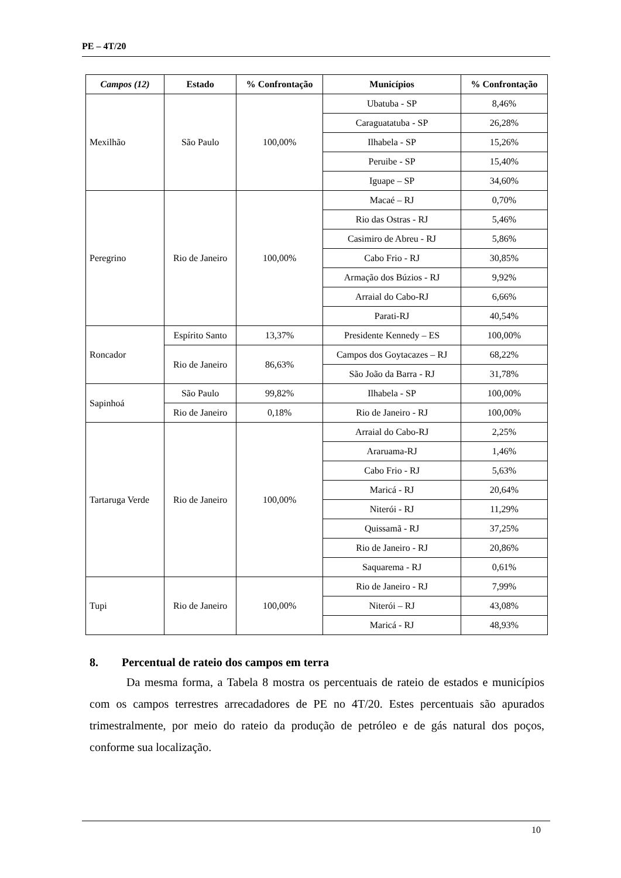PE – 4T/20
| Campos (12) | Estado | % Confrontação | Municípios | % Confrontação |
| --- | --- | --- | --- | --- |
| Mexilhão | São Paulo | 100,00% | Ubatuba - SP | 8,46% |
| | | | Caraguatatuba - SP | 26,28% |
| | | | Ilhabela - SP | 15,26% |
| | | | Peruibe - SP | 15,40% |
| | | | Iguape – SP | 34,60% |
| Peregrino | Rio de Janeiro | 100,00% | Macaé – RJ | 0,70% |
| | | | Rio das Ostras - RJ | 5,46% |
| | | | Casimiro de Abreu - RJ | 5,86% |
| | | | Cabo Frio - RJ | 30,85% |
| | | | Armação dos Búzios - RJ | 9,92% |
| | | | Arraial do Cabo-RJ | 6,66% |
| | | | Parati-RJ | 40,54% |
| Roncador | Espírito Santo | 13,37% | Presidente Kennedy – ES | 100,00% |
| | Rio de Janeiro | 86,63% | Campos dos Goytacazes – RJ | 68,22% |
| | | | São João da Barra - RJ | 31,78% |
| Sapinhoá | São Paulo | 99,82% | Ilhabela - SP | 100,00% |
| | Rio de Janeiro | 0,18% | Rio de Janeiro - RJ | 100,00% |
| Tartaruga Verde | Rio de Janeiro | 100,00% | Arraial do Cabo-RJ | 2,25% |
| | | | Araruama-RJ | 1,46% |
| | | | Cabo Frio - RJ | 5,63% |
| | | | Maricá - RJ | 20,64% |
| | | | Niterói - RJ | 11,29% |
| | | | Quissamã - RJ | 37,25% |
| | | | Rio de Janeiro - RJ | 20,86% |
| | | | Saquarema - RJ | 0,61% |
| Tupi | Rio de Janeiro | 100,00% | Rio de Janeiro - RJ | 7,99% |
| | | | Niterói – RJ | 43,08% |
| | | | Maricá - RJ | 48,93% |
8. Percentual de rateio dos campos em terra
Da mesma forma, a Tabela 8 mostra os percentuais de rateio de estados e municípios com os campos terrestres arrecadadores de PE no 4T/20. Estes percentuais são apurados trimestralmente, por meio do rateio da produção de petróleo e de gás natural dos poços, conforme sua localização.
10